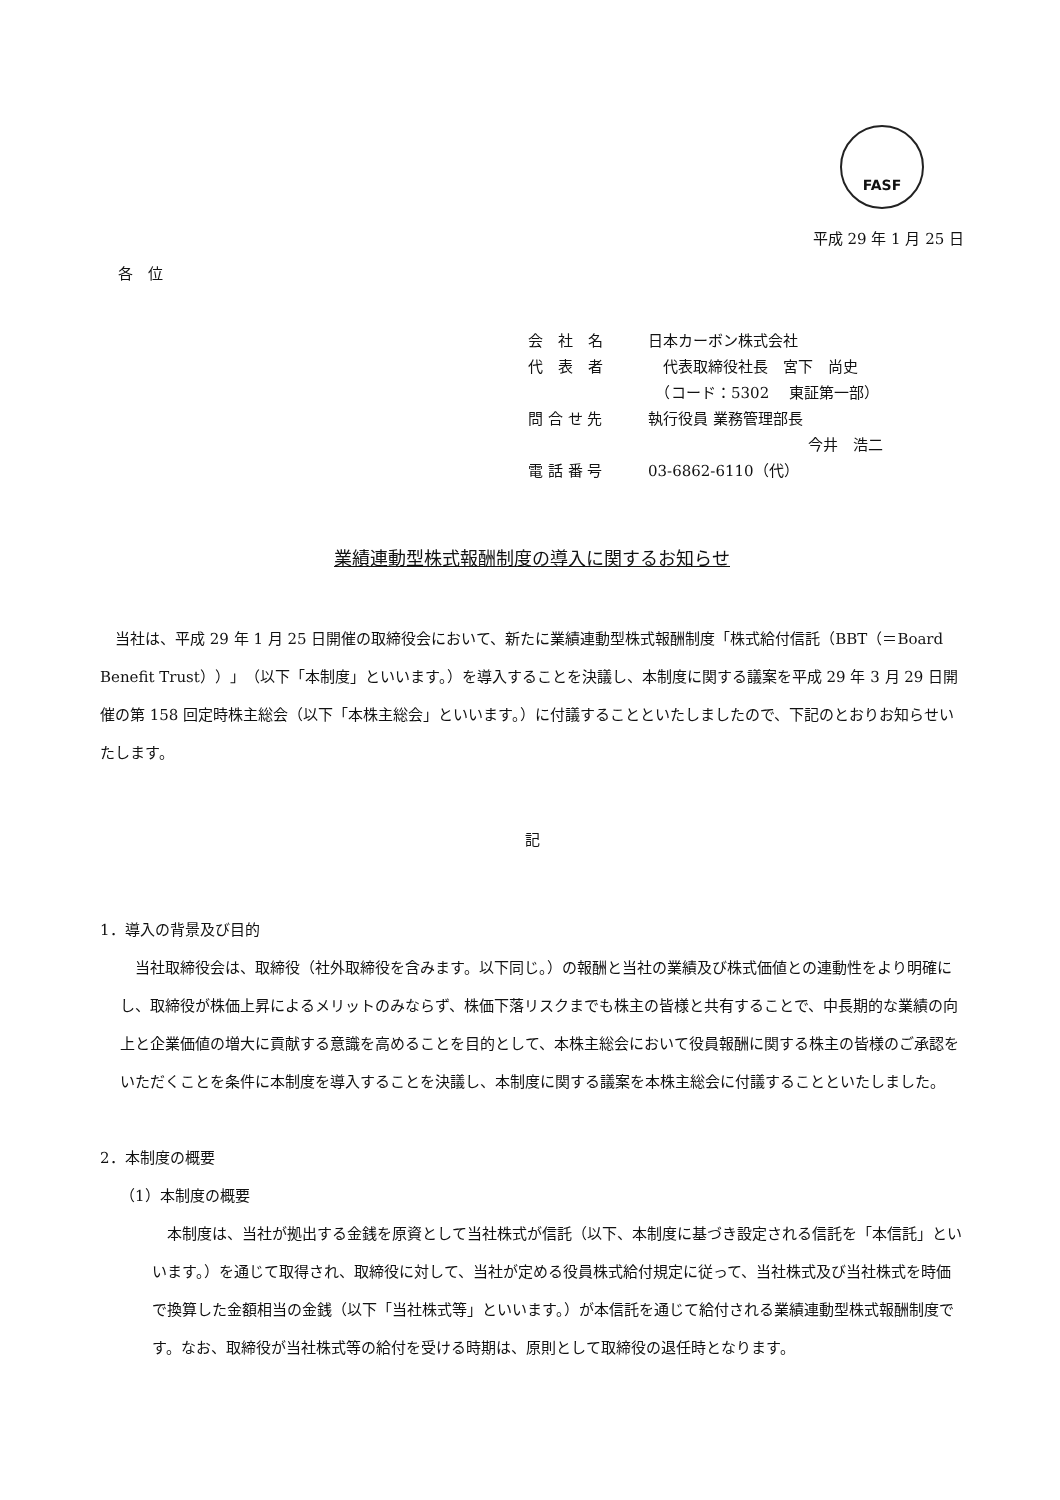FASF
平成 29 年 1 月 25 日
各　位
会　社　名 日本カーボン株式会社
代　表　者　代表取締役社長　宮下　尚史
　（コード：5302　 東証第一部）
問 合 せ 先 執行役員 業務管理部長
今井　浩二
電 話 番 号 03-6862-6110（代）
業績連動型株式報酬制度の導入に関するお知らせ
当社は、平成 29 年 1 月 25 日開催の取締役会において、新たに業績連動型株式報酬制度「株式給付信託（BBT（＝Board Benefit Trust））」（以下「本制度」といいます。）を導入することを決議し、本制度に関する議案を平成 29 年 3 月 29 日開催の第 158 回定時株主総会（以下「本株主総会」といいます。）に付議することといたしましたので、下記のとおりお知らせいたします。
記
1．導入の背景及び目的
当社取締役会は、取締役（社外取締役を含みます。以下同じ。）の報酬と当社の業績及び株式価値との連動性をより明確にし、取締役が株価上昇によるメリットのみならず、株価下落リスクまでも株主の皆様と共有することで、中長期的な業績の向上と企業価値の増大に貢献する意識を高めることを目的として、本株主総会において役員報酬に関する株主の皆様のご承認をいただくことを条件に本制度を導入することを決議し、本制度に関する議案を本株主総会に付議することといたしました。
2．本制度の概要
（1）本制度の概要
本制度は、当社が拠出する金銭を原資として当社株式が信託（以下、本制度に基づき設定される信託を「本信託」といいます。）を通じて取得され、取締役に対して、当社が定める役員株式給付規定に従って、当社株式及び当社株式を時価で換算した金額相当の金銭（以下「当社株式等」といいます。）が本信託を通じて給付される業績連動型株式報酬制度です。なお、取締役が当社株式等の給付を受ける時期は、原則として取締役の退任時となります。